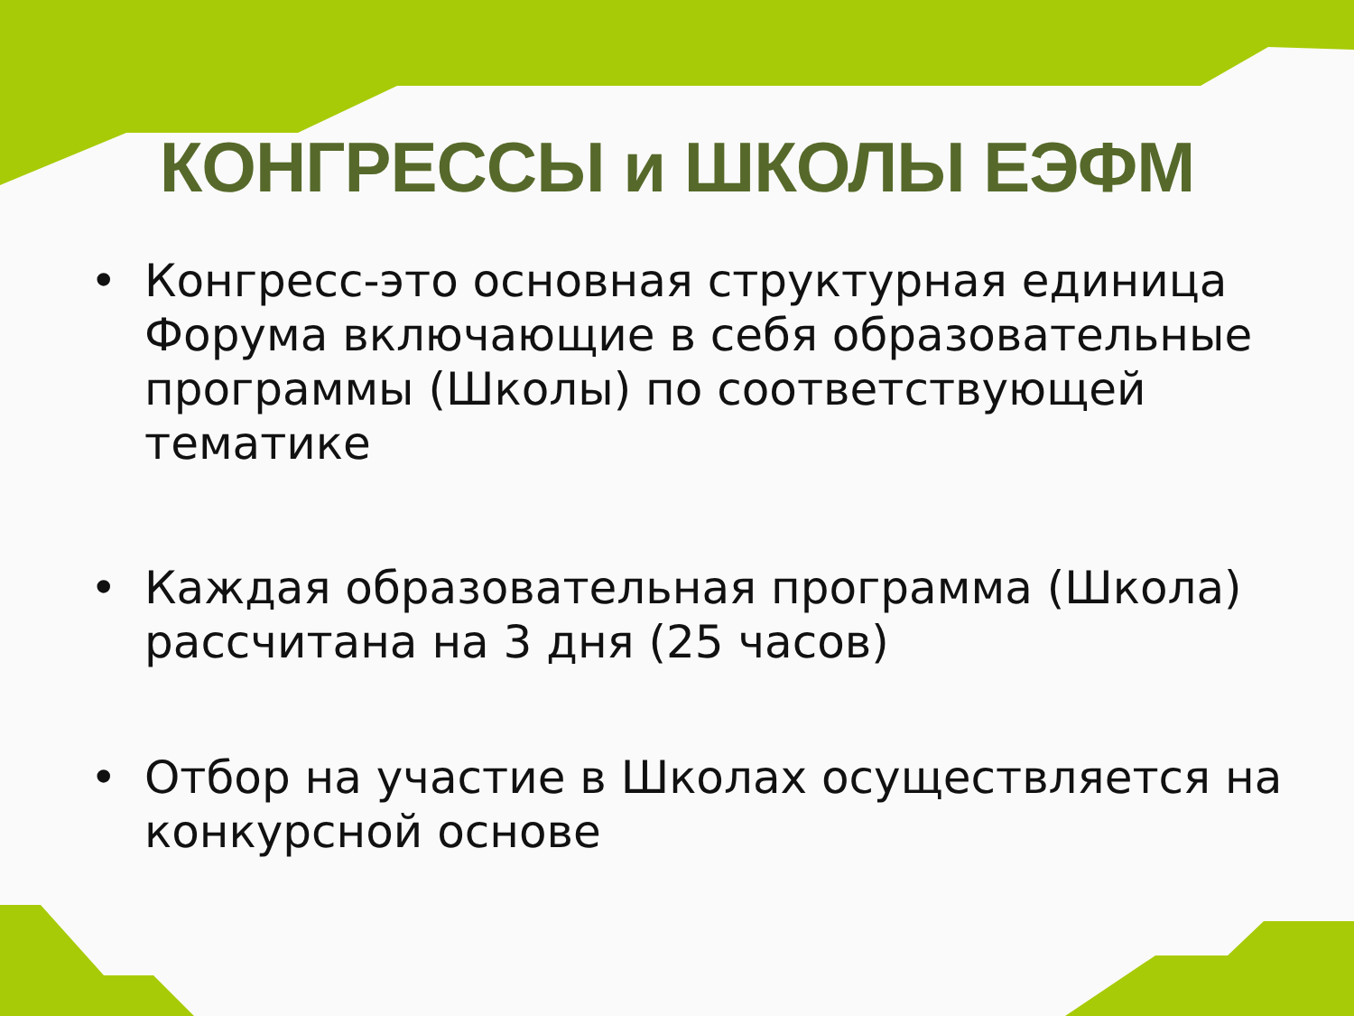КОНГРЕССЫ и ШКОЛЫ ЕЭФМ
• Конгресс-это основная структурная единица Форума включающие в себя образовательные программы (Школы) по соответствующей тематике
• Каждая образовательная программа (Школа) рассчитана на 3 дня (25 часов)
• Отбор на участие в Школах осуществляется на конкурсной основе